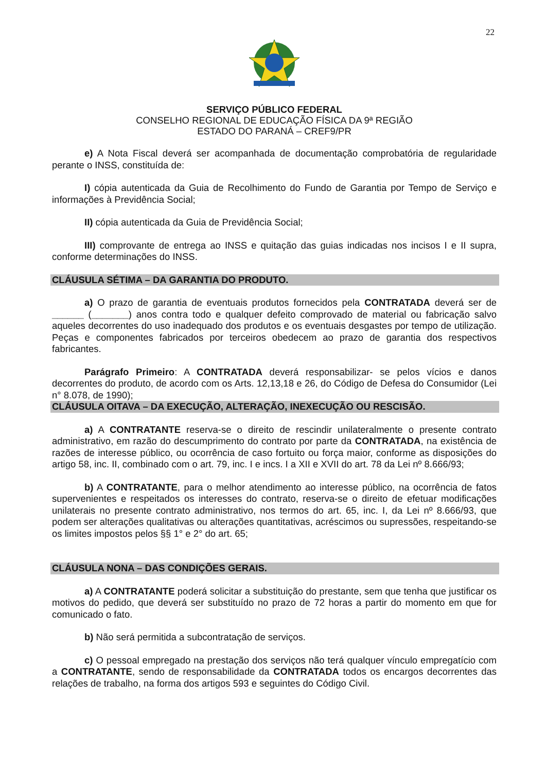22
SERVIÇO PÚBLICO FEDERAL
CONSELHO REGIONAL DE EDUCAÇÃO FÍSICA DA 9ª REGIÃO
ESTADO DO PARANÁ – CREF9/PR
e) A Nota Fiscal deverá ser acompanhada de documentação comprobatória de regularidade perante o INSS, constituída de:
I) cópia autenticada da Guia de Recolhimento do Fundo de Garantia por Tempo de Serviço e informações à Previdência Social;
II) cópia autenticada da Guia de Previdência Social;
III) comprovante de entrega ao INSS e quitação das guias indicadas nos incisos I e II supra, conforme determinações do INSS.
CLÁUSULA SÉTIMA – DA GARANTIA DO PRODUTO.
a) O prazo de garantia de eventuais produtos fornecidos pela CONTRATADA deverá ser de ______ (_______) anos contra todo e qualquer defeito comprovado de material ou fabricação salvo aqueles decorrentes do uso inadequado dos produtos e os eventuais desgastes por tempo de utilização. Peças e componentes fabricados por terceiros obedecem ao prazo de garantia dos respectivos fabricantes.
Parágrafo Primeiro: A CONTRATADA deverá responsabilizar- se pelos vícios e danos decorrentes do produto, de acordo com os Arts. 12,13,18 e 26, do Código de Defesa do Consumidor (Lei n° 8.078, de 1990);
CLÁUSULA OITAVA – DA EXECUÇÃO, ALTERAÇÃO, INEXECUÇÃO OU RESCISÃO.
a) A CONTRATANTE reserva-se o direito de rescindir unilateralmente o presente contrato administrativo, em razão do descumprimento do contrato por parte da CONTRATADA, na existência de razões de interesse público, ou ocorrência de caso fortuito ou força maior, conforme as disposições do artigo 58, inc. II, combinado com o art. 79, inc. I e incs. I a XII e XVII do art. 78 da Lei nº 8.666/93;
b) A CONTRATANTE, para o melhor atendimento ao interesse público, na ocorrência de fatos supervenientes e respeitados os interesses do contrato, reserva-se o direito de efetuar modificações unilaterais no presente contrato administrativo, nos termos do art. 65, inc. I, da Lei nº 8.666/93, que podem ser alterações qualitativas ou alterações quantitativas, acréscimos ou supressões, respeitando-se os limites impostos pelos §§ 1° e 2° do art. 65;
CLÁUSULA NONA – DAS CONDIÇÕES GERAIS.
a) A CONTRATANTE poderá solicitar a substituição do prestante, sem que tenha que justificar os motivos do pedido, que deverá ser substituído no prazo de 72 horas a partir do momento em que for comunicado o fato.
b) Não será permitida a subcontratação de serviços.
c) O pessoal empregado na prestação dos serviços não terá qualquer vínculo empregatício com a CONTRATANTE, sendo de responsabilidade da CONTRATADA todos os encargos decorrentes das relações de trabalho, na forma dos artigos 593 e seguintes do Código Civil.